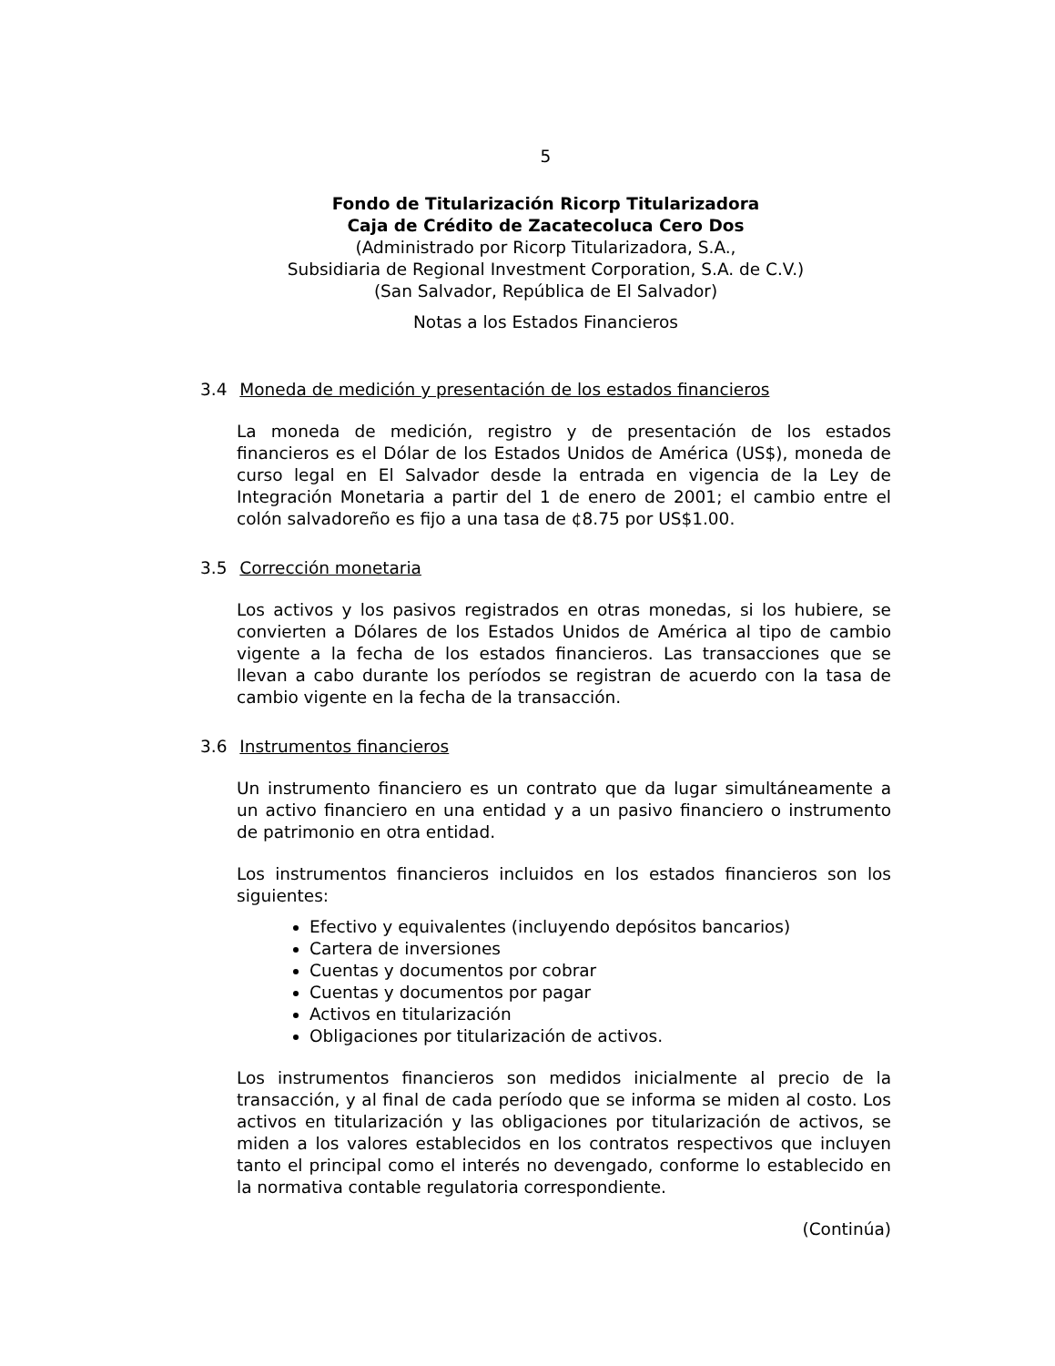5
Fondo de Titularización Ricorp Titularizadora
Caja de Crédito de Zacatecoluca Cero Dos
(Administrado por Ricorp Titularizadora, S.A.,
Subsidiaria de Regional Investment Corporation, S.A. de C.V.)
(San Salvador, República de El Salvador)
Notas a los Estados Financieros
3.4 Moneda de medición y presentación de los estados financieros
La moneda de medición, registro y de presentación de los estados financieros es el Dólar de los Estados Unidos de América (US$), moneda de curso legal en El Salvador desde la entrada en vigencia de la Ley de Integración Monetaria a partir del 1 de enero de 2001; el cambio entre el colón salvadoreño es fijo a una tasa de ¢8.75 por US$1.00.
3.5 Corrección monetaria
Los activos y los pasivos registrados en otras monedas, si los hubiere, se convierten a Dólares de los Estados Unidos de América al tipo de cambio vigente a la fecha de los estados financieros. Las transacciones que se llevan a cabo durante los períodos se registran de acuerdo con la tasa de cambio vigente en la fecha de la transacción.
3.6 Instrumentos financieros
Un instrumento financiero es un contrato que da lugar simultáneamente a un activo financiero en una entidad y a un pasivo financiero o instrumento de patrimonio en otra entidad.
Los instrumentos financieros incluidos en los estados financieros son los siguientes:
Efectivo y equivalentes (incluyendo depósitos bancarios)
Cartera de inversiones
Cuentas y documentos por cobrar
Cuentas y documentos por pagar
Activos en titularización
Obligaciones por titularización de activos.
Los instrumentos financieros son medidos inicialmente al precio de la transacción, y al final de cada período que se informa se miden al costo. Los activos en titularización y las obligaciones por titularización de activos, se miden a los valores establecidos en los contratos respectivos que incluyen tanto el principal como el interés no devengado, conforme lo establecido en la normativa contable regulatoria correspondiente.
(Continúa)